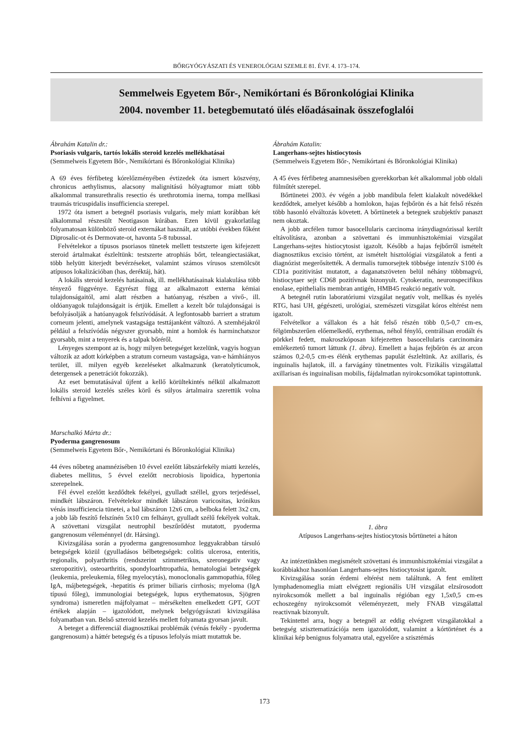BŐRGYÓGYÁSZATI ÉS VENEROLÓGIAI SZEMLE 81. ÉVF. 4. 173–174.
Semmelweis Egyetem Bőr-, Nemikórtani és Bőronkológiai Klinika
2004. november 11. betegbemutató ülés előadásainak összefoglalói
Ábrahám Katalin dr.:
Psoriasis vulgaris, tartós lokális steroid kezelés mellékhatásai
(Semmelweis Egyetem Bőr-, Nemikórtani és Bőronkológiai Klinika)
A 69 éves férfibeteg kórelőzményében évtizedek óta ismert köszvény, chronicus aethylismus, alacsony malignitású hólyagtumor miatt több alkalommal transurethralis resectio és urethrotomia inerna, tompa mellkasi traumás tricuspidalis insufficiencia szerepel.
1972 óta ismert a betegnél psoriasis vulgaris, mely miatt korábban két alkalommal részesült Neotigason kúrában. Ezen kívül gyakorlatilag folyamatosan különböző steroid externákat használt, az utóbbi években főként Diprosalic-ot és Dermovate-ot, havonta 5-8 tubussal.
Felvételekor a típusos psoriasos tünetek mellett testszerte igen kifejezett steroid ártalmakat észleltünk: testszerte atrophiás bőrt, teleangiectasiákat, több helyütt kiterjedt bevérzéseket, valamint számos vírusos szemölcsöt atípusos lokalizációban (has, deréktáj, hát).
A lokális steroid kezelés hatásainak, ill. mellékhatásainak kialakulása több tényező függvénye. Egyrészt függ az alkalmazott externa kémiai tulajdonságaitól, ami alatt részben a hatóanyag, részben a vivő-, ill. oldóanyagok tulajdonságait is értjük. Emellett a kezelt bőr tulajdonságai is befolyásolják a hatóanyagok felszívódását. A legfontosabb barriert a stratum corneum jelenti, amelynek vastagsága testtájanként változó. A szemhéjakról például a felszívódás négyszer gyorsabb, mint a homlok és harminchatszor gyorsabb, mint a tenyerek és a talpak bőréről.
Lényeges szempont az is, hogy milyen betegséget kezelünk, vagyis hogyan változik az adott kórképben a stratum corneum vastagsága, van-e hámhiányos terület, ill. milyen egyéb kezeléseket alkalmazunk (keratolyticumok, detergensek a penetrációt fokozzák).
Az eset bemutatásával újfent a kellő körültekintés nélkül alkalmazott lokális steroid kezelés széles körű és súlyos ártalmaira szerettük volna felhívni a figyelmet.
Marschalkó Márta dr.:
Pyoderma gangrenosum
(Semmelweis Egyetem Bőr-, Nemikórtani és Bőronkológiai Klinika)
44 éves nőbeteg anamnézisében 10 évvel ezelőtt lábszárfekély miatti kezelés, diabetes mellitus, 5 évvel ezelőtt necrobiosis lipoidica, hypertonia szerepelnek.
Fél évvel ezelőtt kezdődtek fekélyei, gyulladt széllel, gyors terjedéssel, mindkét lábszáron. Felvételekor mindkét lábszáron varicositas, krónikus vénás insufficiencia tünetei, a bal lábszáron 12x6 cm, a belboka felett 3x2 cm, a jobb láb feszítő felszínén 5x10 cm felhányt, gyulladt szélű fekélyek voltak. A szövettani vizsgálat neutrophil beszűrődést mutatott, pyoderma gangrenosum véleménnyel (dr. Hársing).
Kivizsgálása során a pyoderma gangrenosumhoz leggyakrabban társuló betegségek közül (gyulladásos bélbetegségek: colitis ulcerosa, enteritis, regionalis, polyarthritis (rendszerint szimmetrikus, szeronegativ vagy szeropozitiv), osteoarthritis, spondyloarhtropathia, hematologiai betegségek (leukemia, preleukemia, főleg myelocytás), monoclonalis gammopathia, főleg IgA, májbetegségek, -hepatitis és primer biliaris cirrhosis; myeloma (IgA típusú főleg), immunologiai betegségek, lupus erythematosus, Sjögren syndroma) ismeretlen májfolyamat – mérsékelten emelkedett GPT, GOT értékek alapján – igazolódott, melynek belgyógyászati kivizsgálása folyamatban van. Belső szteroid kezelés mellett folyamata gyorsan javult.
A beteget a differenciál diagnosztikai problémák (vénás fekély - pyoderma gangrenosum) a háttér betegség és a típusos lefolyás miatt mutattuk be.
Ábrahám Katalin:
Langerhans-sejtes histiocytosis
(Semmelweis Egyetem Bőr-, Nemikórtani és Bőronkológiai Klinika)
A 45 éves férfibeteg anamnesisében gyerekkorban két alkalommal jobb oldali fülműtét szerepel.
Bőrtünetei 2003. év végén a jobb mandibula felett kialakult növedékkel kezdődtek, amelyet később a homlokon, hajas fejbőrön és a hát felső részén több hasonló elváltozás követett. A bőrtünetek a betegnek szubjektív panaszt nem okoztak.
A jobb arcfélen tumor basocellularis carcinoma iránydiagnózissal került eltávolításra, azonban a szövettani és immunhisztokémiai vizsgálat Langerhans-sejtes histiocytosist igazolt. Később a hajas fejbőrről ismételt diagnosztikus excisio történt, az ismételt hisztológiai vizsgálatok a fenti a diagnózist megerősítették. A dermalis tumorsejtek többsége intenzív S100 és CD1a pozitivitást mutatott, a daganatszöveten belül néhány többmagvú, histiocytaer sejt CD68 pozitívnak bizonyult. Cytokeratin, neuronspecifikus enolase, epithelialis membran antigén, HMB45 reakció negatív volt.
A betegnél rutin laboratóriumi vizsgálat negatív volt, mellkas és nyelés RTG, hasi UH, gégészeti, urológiai, szemészeti vizsgálat kóros eltérést nem igazolt.
Felvételkor a vállakon és a hát felső részén több 0,5-0,7 cm-es, félgömbszerűen előemelkedő, erythemas, néhol fénylő, centrálisan erodált és pörkkel fedett, makroszkóposan kifejezetten basocellularis carcinomára emlékeztető tumort láttunk (1. ábra). Emellett a hajas fejbőrön és az arcon számos 0,2-0,5 cm-es élénk erythemas papulát észleltünk. Az axillaris, és inguinalis hajlatok, ill. a farvágány tünetmentes volt. Fizikális vizsgálattal axillarisan és inguinalisan mobilis, fájdalmatlan nyirokcsomókat tapintottunk.
1. ábra
Atípusos Langerhans-sejtes histiocytosis bőrtünetei a háton
Az intézetünkben megismételt szövettani és immunhisztokémiai vizsgálat a korábbiakhoz hasonlóan Langerhans-sejtes histiocytosist igazolt.
Kivizsgálása során érdemi eltérést nem találtunk. A fent említett lymphadenomeglia miatt elvégzett regionális UH vizsgálat elzsírosodott nyirokcsomók mellett a bal inguinalis régióban egy 1,5x0,5 cm-es echoszegény nyirokcsomót véleményezett, mely FNAB vizsgálattal reactivnak bizonyult.
Tekintettel arra, hogy a betegnél az eddig elvégzett vizsgálatokkal a betegség szisztematizációja nem igazolódott, valamint a kórtörténet és a klinikai kép benignus folyamatra utal, egyelőre a szisztémás
173